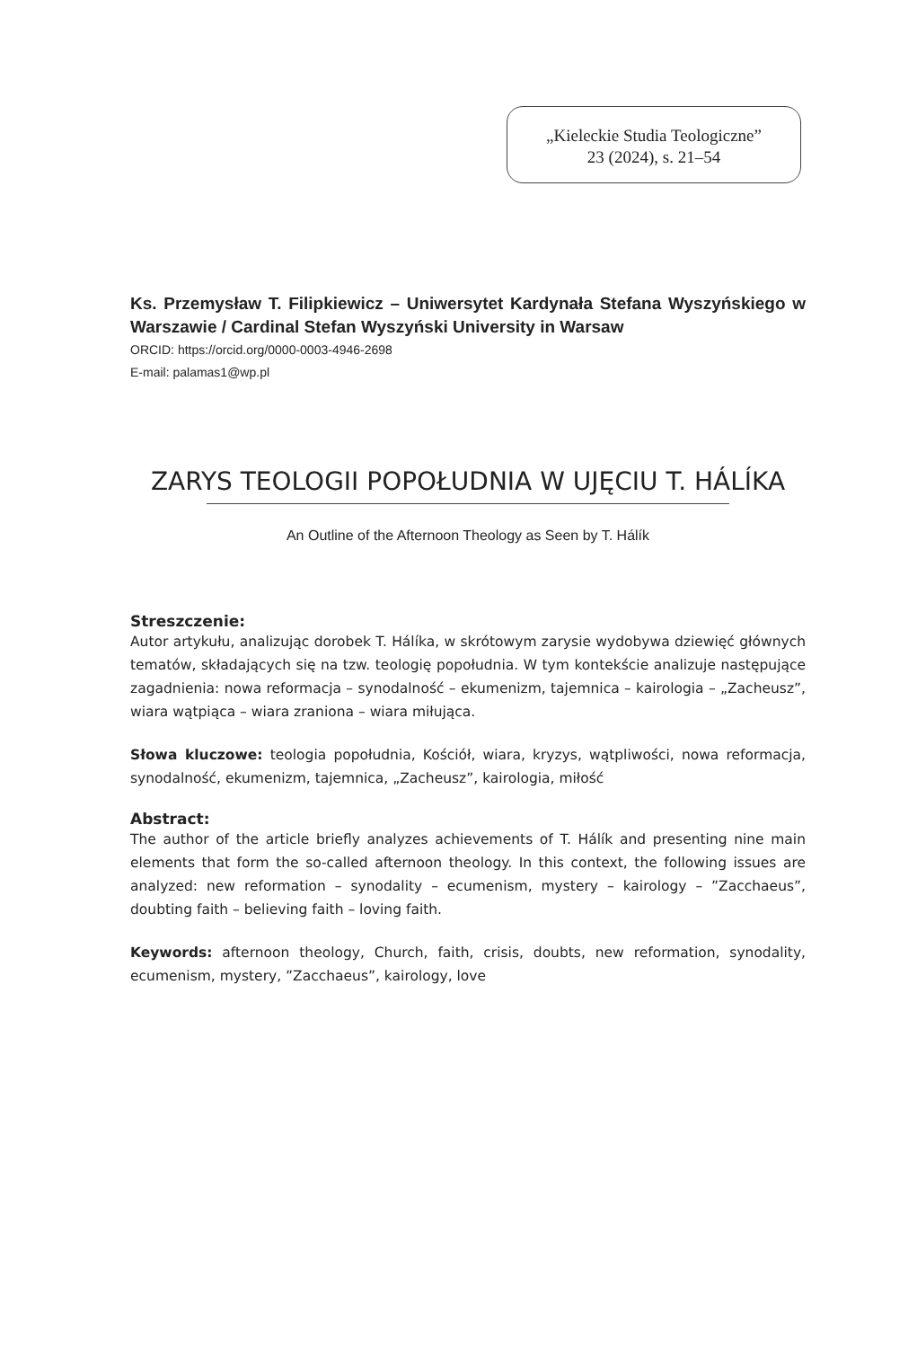„Kieleckie Studia Teologiczne”
23 (2024), s. 21–54
Ks. Przemysław T. Filipkiewicz – Uniwersytet Kardynała Stefana Wyszyńskiego w Warszawie / Cardinal Stefan Wyszyński University in Warsaw
ORCID: https://orcid.org/0000-0003-4946-2698
E-mail: palamas1@wp.pl
ZARYS TEOLOGII POPOŁUDNIA W UJĘCIU T. HÁLÍKA
An Outline of the Afternoon Theology as Seen by T. Hálík
Streszczenie:
Autor artykułu, analizując dorobek T. Hálíka, w skrótowym zarysie wydobywa dziewięć głównych tematów, składających się na tzw. teologię popołudnia. W tym kontekście analizuje następujące zagadnienia: nowa reformacja – synodalność – ekumenizm, tajemnica – kairologia – „Zacheusz”, wiara wątpiąca – wiara zraniona – wiara miłująca.
Słowa kluczowe: teologia popołudnia, Kościół, wiara, kryzys, wątpliwości, nowa reformacja, synodalność, ekumenizm, tajemnica, „Zacheusz”, kairologia, miłość
Abstract:
The author of the article briefly analyzes achievements of T. Hálík and presenting nine main elements that form the so-called afternoon theology. In this context, the following issues are analyzed: new reformation – synodality – ecumenism, mystery – kairology – ”Zacchaeus”, doubting faith – believing faith – loving faith.
Keywords: afternoon theology, Church, faith, crisis, doubts, new reformation, synodality, ecumenism, mystery, ”Zacchaeus”, kairology, love